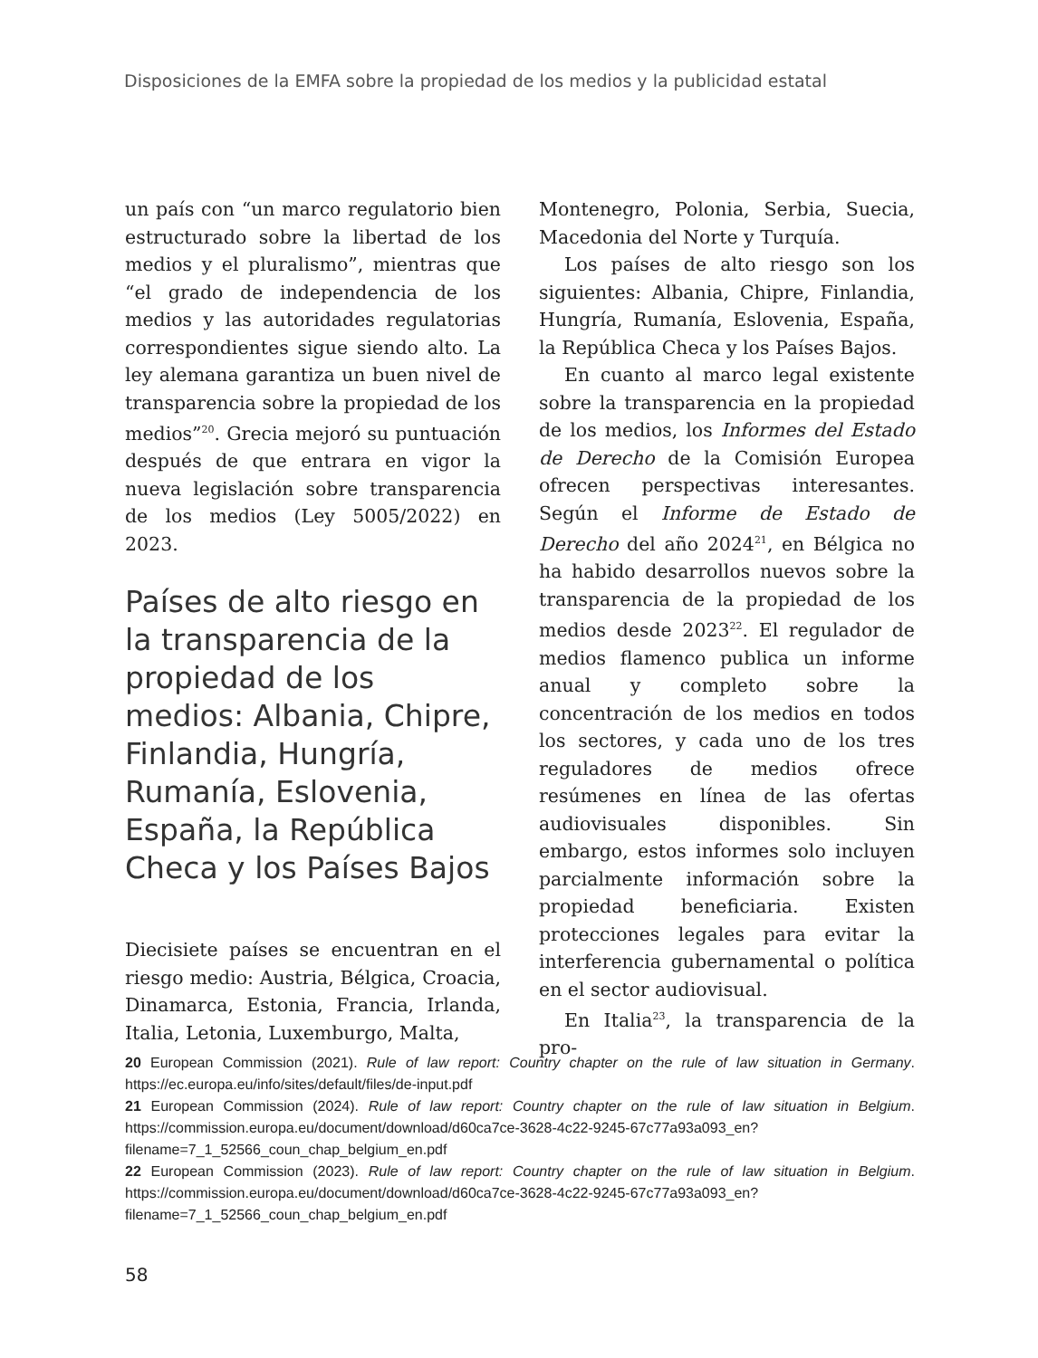Disposiciones de la EMFA sobre la propiedad de los medios y la publicidad estatal
un país con “un marco regulatorio bien estructurado sobre la libertad de los medios y el pluralismo”, mientras que “el grado de independencia de los medios y las autoridades regulatorias correspondientes sigue siendo alto. La ley alemana garantiza un buen nivel de transparencia sobre la propiedad de los medios”<sup>20</sup>. Grecia mejoró su puntuación después de que entrara en vigor la nueva legislación sobre transparencia de los medios (Ley 5005/2022) en 2023.
Países de alto riesgo en la transparencia de la propiedad de los medios: Albania, Chipre, Finlandia, Hungría, Rumanía, Eslovenia, España, la República Checa y los Países Bajos
Diecisiete países se encuentran en el riesgo medio: Austria, Bélgica, Croacia, Dinamarca, Estonia, Francia, Irlanda, Italia, Letonia, Luxemburgo, Malta,
Montenegro, Polonia, Serbia, Suecia, Macedonia del Norte y Turquía.
Los países de alto riesgo son los siguientes: Albania, Chipre, Finlandia, Hungría, Rumanía, Eslovenia, España, la República Checa y los Países Bajos.
En cuanto al marco legal existente sobre la transparencia en la propiedad de los medios, los Informes del Estado de Derecho de la Comisión Europea ofrecen perspectivas interesantes. Según el Informe de Estado de Derecho del año 2024<sup>21</sup>, en Bélgica no ha habido desarrollos nuevos sobre la transparencia de la propiedad de los medios desde 2023<sup>22</sup>. El regulador de medios flamenco publica un informe anual y completo sobre la concentración de los medios en todos los sectores, y cada uno de los tres reguladores de medios ofrece resúmenes en línea de las ofertas audiovisuales disponibles. Sin embargo, estos informes solo incluyen parcialmente información sobre la propiedad beneficiaria. Existen protecciones legales para evitar la interferencia gubernamental o política en el sector audiovisual.
En Italia<sup>23</sup>, la transparencia de la pro-
20 European Commission (2021). Rule of law report: Country chapter on the rule of law situation in Germany. https://ec.europa.eu/info/sites/default/files/de-input.pdf
21 European Commission (2024). Rule of law report: Country chapter on the rule of law situation in Belgium. https://commission.europa.eu/document/download/d60ca7ce-3628-4c22-9245-67c77a93a093_en?filename=7_1_52566_coun_chap_belgium_en.pdf
22 European Commission (2023). Rule of law report: Country chapter on the rule of law situation in Belgium. https://commission.europa.eu/document/download/d60ca7ce-3628-4c22-9245-67c77a93a093_en?filename=7_1_52566_coun_chap_belgium_en.pdf
58